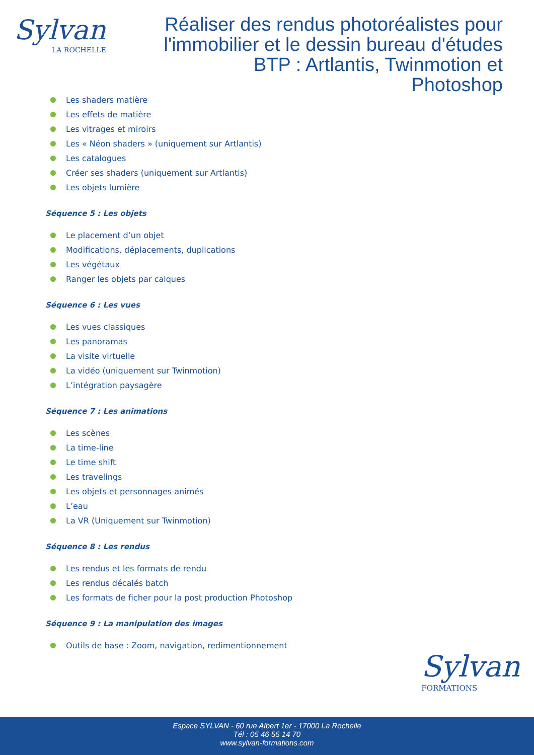Sylvan
LA ROCHELLE
Réaliser des rendus photoréalistes pour l'immobilier et le dessin bureau d'études BTP : Artlantis, Twinmotion et Photoshop
Les shaders matière
Les effets de matière
Les vitrages et miroirs
Les « Néon shaders » (uniquement sur Artlantis)
Les catalogues
Créer ses shaders (uniquement sur Artlantis)
Les objets lumière
Séquence 5 : Les objets
Le placement d’un objet
Modifications, déplacements, duplications
Les végétaux
Ranger les objets par calques
Séquence 6 : Les vues
Les vues classiques
Les panoramas
La visite virtuelle
La vidéo (uniquement sur Twinmotion)
L’intégration paysagère
Séquence 7 : Les animations
Les scènes
La time-line
Le time shift
Les travelings
Les objets et personnages animés
L’eau
La VR (Uniquement sur Twinmotion)
Séquence 8 : Les rendus
Les rendus et les formats de rendu
Les rendus décalés batch
Les formats de ficher pour la post production Photoshop
Séquence 9 : La manipulation des images
Outils de base : Zoom, navigation, redimentionnement
Sylvan
FORMATIONS
Espace SYLVAN - 60 rue Albert 1er - 17000 La Rochelle
Tél : 05 46 55 14 70
www.sylvan-formations.com